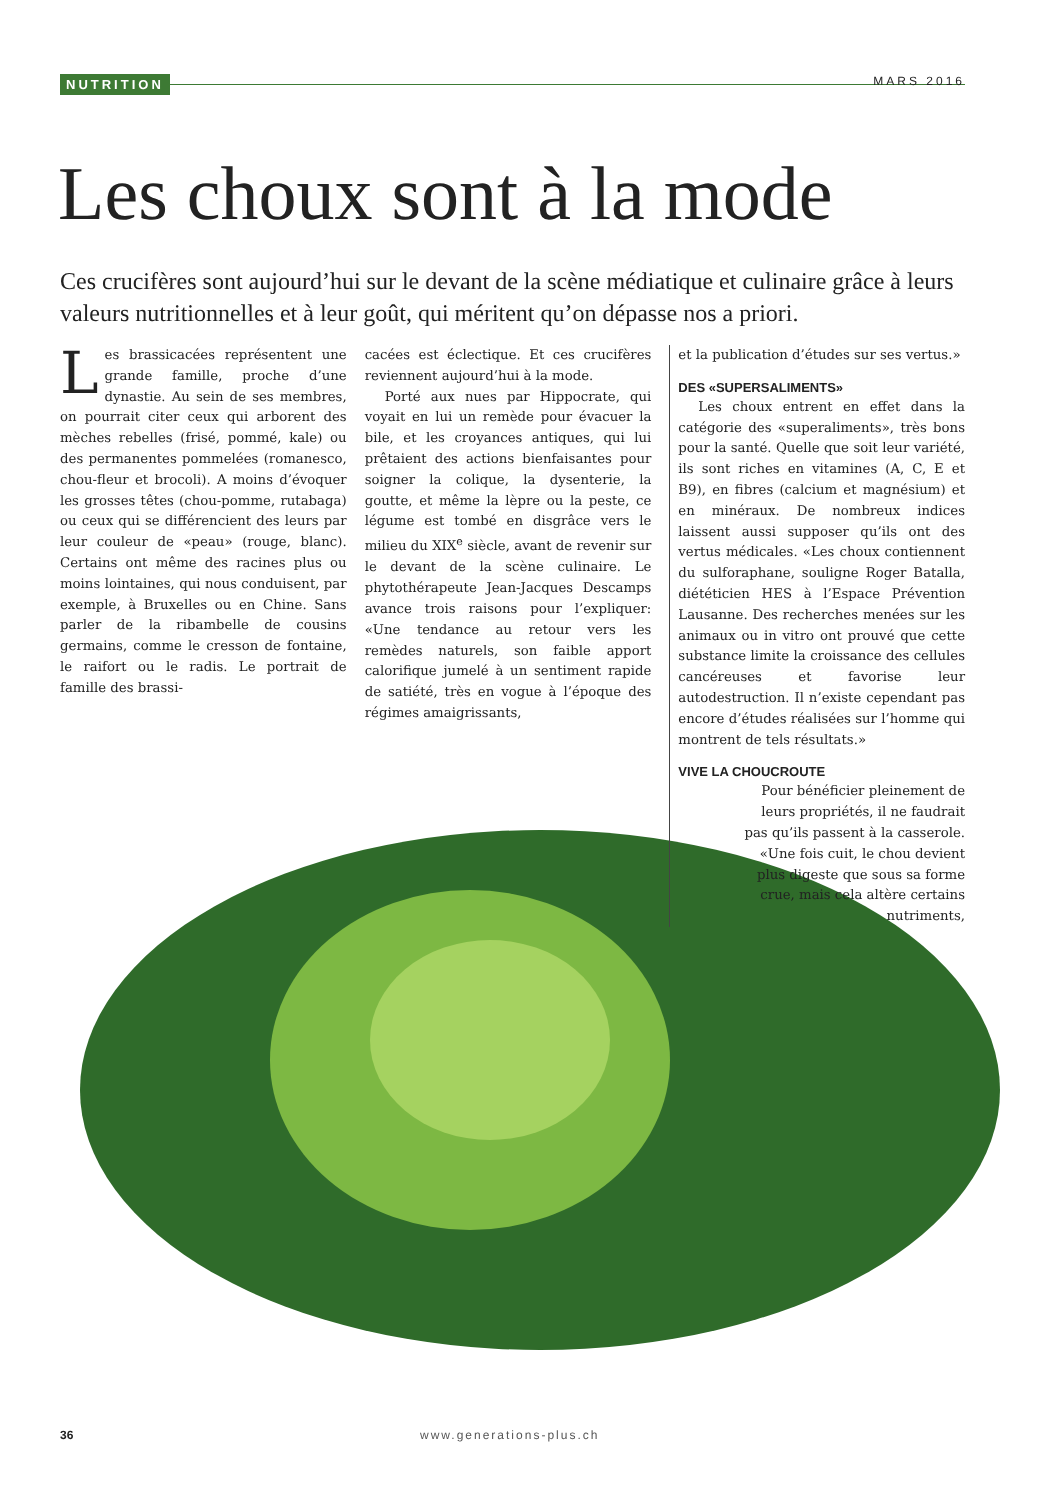NUTRITION MARS 2016
Les choux sont à la mode
Ces crucifères sont aujourd’hui sur le devant de la scène médiatique et culinaire grâce à leurs valeurs nutritionnelles et à leur goût, qui méritent qu’on dépasse nos a priori.
Les brassicacées représentent une grande famille, proche d’une dynastie. Au sein de ses membres, on pourrait citer ceux qui arborent des mèches rebelles (frisé, pommé, kale) ou des permanentes pommelées (romanesco, chou-fleur et brocoli). A moins d’évoquer les grosses têtes (chou-pomme, rutabaga) ou ceux qui se différencient des leurs par leur couleur de «peau» (rouge, blanc). Certains ont même des racines plus ou moins lointaines, qui nous conduisent, par exemple, à Bruxelles ou en Chine. Sans parler de la ribambelle de cousins germains, comme le cresson de fontaine, le raifort ou le radis. Le portrait de famille des brassi-
cacées est éclectique. Et ces crucifères reviennent aujourd’hui à la mode.
Porté aux nues par Hippocrate, qui voyait en lui un remède pour évacuer la bile, et les croyances antiques, qui lui prêtaient des actions bienfaisantes pour soigner la colique, la dysenterie, la goutte, et même la lèpre ou la peste, ce légume est tombé en disgrâce vers le milieu du XIX<sup>e</sup> siècle, avant de revenir sur le devant de la scène culinaire. Le phytothérapeute Jean-Jacques Descamps avance trois raisons pour l’expliquer: «Une tendance au retour vers les remèdes naturels, son faible apport calorifique jumelé à un sentiment rapide de satiété, très en vogue à l’époque des régimes amaigrissants,
et la publication d’études sur ses vertus.»
DES «SUPERSALIMENTS»
Les choux entrent en effet dans la catégorie des «superaliments», très bons pour la santé. Quelle que soit leur variété, ils sont riches en vitamines (A, C, E et B9), en fibres (calcium et magnésium) et en minéraux. De nombreux indices laissent aussi supposer qu’ils ont des vertus médicales. «Les choux contiennent du sulforaphane, souligne Roger Batalla, diététicien HES à l’Espace Prévention Lausanne. Des recherches menées sur les animaux ou in vitro ont prouvé que cette substance limite la croissance des cellules cancéreuses et favorise leur autodestruction. Il n’existe cependant pas encore d’études réalisées sur l’homme qui montrent de tels résultats.»
VIVE LA CHOUCROUTE
Pour bénéficier pleinement de leurs propriétés, il ne faudrait pas qu’ils passent à la casserole. «Une fois cuit, le chou devient plus digeste que sous sa forme crue, mais cela altère certains nutriments,
36 www.generations-plus.ch